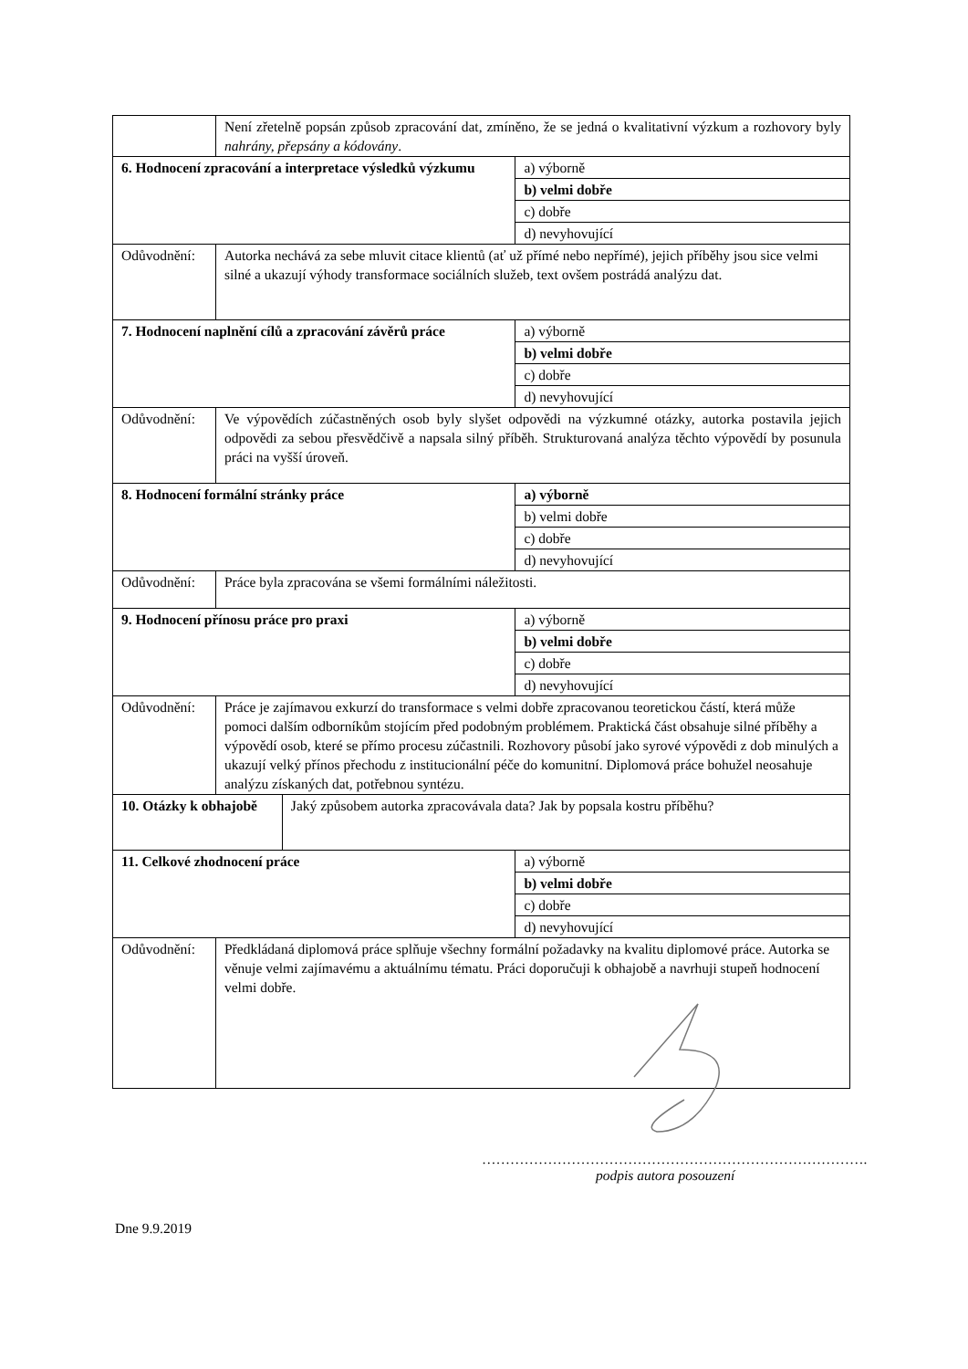| | Není zřetelně popsán způsob zpracování dat, zmíněno, že se jedná o kvalitativní výzkum a rozhovory byly nahrány, přepsány a kódovány . | | |
| 6. Hodnocení zpracování a interpretace výsledků výzkumu | | | a) výborně |
| | | | b) velmi dobře |
| | | | c) dobře |
| | | | d) nevyhovující |
| Odůvodnění: | Autorka nechává za sebe mluvit citace klientů (ať už přímé nebo nepřímé), jejich příběhy jsou sice velmi silné a ukazují výhody transformace sociálních služeb, text ovšem postrádá analýzu dat. | | |
| 7. Hodnocení naplnění cílů a zpracování závěrů práce | | | a) výborně |
| | | | b) velmi dobře |
| | | | c) dobře |
| | | | d) nevyhovující |
| Odůvodnění: | Ve výpovědích zúčastněných osob byly slyšet odpovědi na výzkumné otázky, autorka postavila jejich odpovědi za sebou přesvědčivě a napsala silný příběh. Strukturovaná analýza těchto výpovědí by posunula práci na vyšší úroveň. | | |
| 8. Hodnocení formální stránky práce | | | a) výborně |
| | | | b) velmi dobře |
| | | | c) dobře |
| | | | d) nevyhovující |
| Odůvodnění: | Práce byla zpracována se všemi formálními náležitosti. | | |
| 9. Hodnocení přínosu práce pro praxi | | | a) výborně |
| | | | b) velmi dobře |
| | | | c) dobře |
| | | | d) nevyhovující |
| Odůvodnění: | Práce je zajímavou exkurzí do transformace s velmi dobře zpracovanou teoretickou částí, která může pomoci dalším odborníkům stojícím před podobným problémem. Praktická část obsahuje silné příběhy a výpovědí osob, které se přímo procesu zúčastnili. Rozhovory působí jako syrové výpovědi z dob minulých a ukazují velký přínos přechodu z institucionální péče do komunitní. Diplomová práce bohužel neosahuje analýzu získaných dat, potřebnou syntézu. | | |
| 10. Otázky k obhajobě | | Jaký způsobem autorka zpracovávala data? Jak by popsala kostru příběhu? | |
| 11. Celkové zhodnocení práce | | | a) výborně |
| | | | b) velmi dobře |
| | | | c) dobře |
| | | | d) nevyhovující |
| Odůvodnění: | Předkládaná diplomová práce splňuje všechny formální požadavky na kvalitu diplomové práce. Autorka se věnuje velmi zajímavému a aktuálnímu tématu. Práci doporučuji k obhajobě a navrhuji stupeň hodnocení velmi dobře. | | |
……………………………………………………………………….
podpis autora posouzení
Dne 9.9.2019